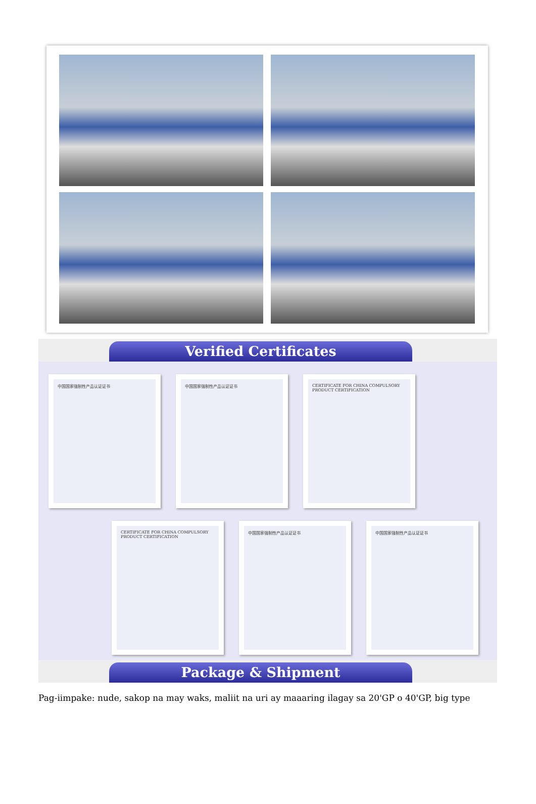Verified Certificates
中国国家强制性产品认证证书 中国国家强制性产品认证证书 CERTIFICATE FOR CHINA COMPULSORY PRODUCT CERTIFICATION
CERTIFICATE FOR CHINA COMPULSORY PRODUCT CERTIFICATION
中国国家强制性产品认证证书 中国国家强制性产品认证证书
Package & Shipment
Pag-iimpake: nude, sakop na may waks, maliit na uri ay maaaring ilagay sa 20'GP o 40'GP, big type